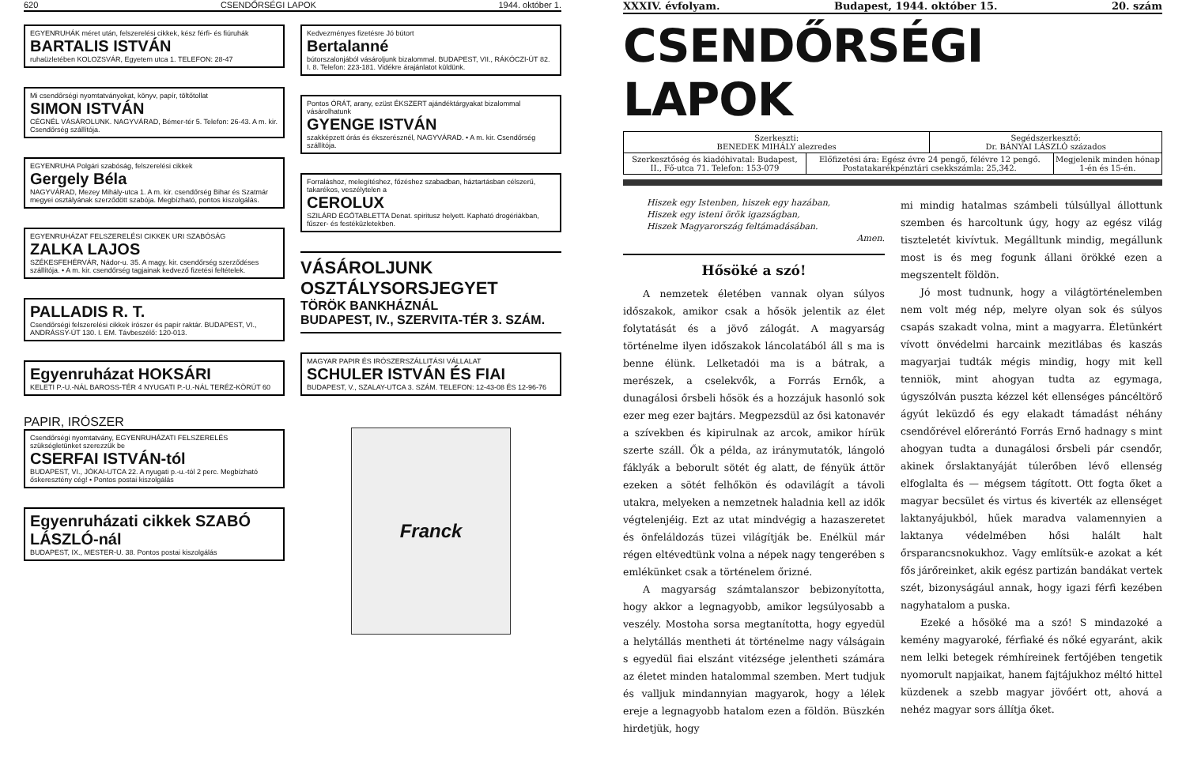620 CSENDŐRSÉGI LAPOK 1944. október 1.
EGYENRUHÁK méret után, felszerelési cikkek, kész férfi- és fiúruhák
BARTALIS ISTVÁN
ruhaüzletében KOLOZSVÁR, Egyetem utca 1. TELEFON: 28-47
Mi csendőrségi nyomtatványokat, könyv, papír, töltőtollat
SIMON ISTVÁN
CÉGNÉL VÁSÁROLUNK. NAGYVÁRAD, Bémer-tér 5. Telefon: 26-43. A m. kir. Csendőrség szállítója.
EGYENRUHA Polgári szabóság, felszerelési cikkek
Gergely Béla
NAGYVÁRAD, Mezey Mihály-utca 1. A m. kir. csendőrség Bihar és Szatmár megyei osztályának szerződött szabója. Megbízható, pontos kiszolgálás.
EGYENRUHÁZAT FELSZERELÉSI CIKKEK URI SZABÓSÁG
ZALKA LAJOS
SZÉKESFEHÉRVÁR, Nádor-u. 35. A magy. kir. csendőrség szerződéses szállítója. • A m. kir. csendőrség tagjainak kedvező fizetési feltételek.
PALLADIS R. T.
Csendőrségi felszerelési cikkek írószer és papír raktár. BUDAPEST, VI., ANDRÁSSY-ÚT 130. I. EM. Távbeszélő: 120-013.
Egyenruházat HOKSÁRI
KELETI P.-U.-NÁL BAROSS-TÉR 4 NYUGATI P.-U.-NÁL TERÉZ-KÖRÚT 60
PAPIR, IRÓSZER
Csendőrségi nyomtatvány, EGYENRUHÁZATI FELSZERELÉS szükségletünket szerezzük be
CSERFAI ISTVÁN-tól
BUDAPEST, VI., JÓKAI-UTCA 22. A nyugati p.-u.-tól 2 perc. Megbízható őskeresztény cég! • Pontos postai kiszolgálás
Egyenruházati cikkek SZABÓ LÁSZLÓ-nál
BUDAPEST, IX., MESTER-U. 38. Pontos postai kiszolgálás
Kedvezményes fizetésre Jó bútort
Bertalanné
bútorszalonjából vásároljunk bizalommal. BUDAPEST, VII., RÁKÓCZI-ÚT 82. I. 8. Telefon: 223-181. Vidékre árajánlatot küldünk.
Pontos ÓRÁT, arany, ezüst ÉKSZERT ajándéktárgyakat bizalommal vásárolhatunk
GYENGE ISTVÁN
szakképzett órás és ékszerésznél, NAGYVÁRAD. • A m. kir. Csendőrség szállítója.
Forraláshoz, melegítéshez, főzéshez szabadban, háztartásban célszerű, takarékos, veszélytelen a
CEROLUX
SZILÁRD ÉGŐTABLETTA Denat. spiritusz helyett. Kapható drogériákban, fűszer- és festéküzletekben.
VÁSÁROLJUNK OSZTÁLYSORSJEGYET
TÖRÖK BANKHÁZNÁL
BUDAPEST, IV., SZERVITA-TÉR 3. SZÁM.
MAGYAR PAPIR ÉS IRÓSZERSZÁLLITÁSI VÁLLALAT
SCHULER ISTVÁN ÉS FIAI
BUDAPEST, V., SZALAY-UTCA 3. SZÁM. TELEFON: 12-43-08 ÉS 12-96-76
Franck
XXXIV. évfolyam. Budapest, 1944. október 15. 20. szám
CSENDŐRSÉGI LAPOK
| Szerkeszti: BENEDEK MIHÁLY alezredes | | Segédszerkesztő: Dr. BÁNYAI LÁSZLÓ százados | |
| Szerkesztőség és kiadóhivatal: Budapest, II., Fő-utca 71. Telefon: 153-079 | Előfizetési ára: Egész évre 24 pengő, félévre 12 pengő. Postatakarékpénztári csekkszámla: 25,342. | | Megjelenik minden hónap 1-én és 15-én. |
Hiszek egy Istenben, hiszek egy hazában,
Hiszek egy isteni örök igazságban,
Hiszek Magyarország feltámadásában.
Amen.
Hősöké a szó!
A nemzetek életében vannak olyan súlyos időszakok, amikor csak a hősök jelentik az élet folytatását és a jövő zálogát. A magyarság történelme ilyen időszakok láncolatából áll s ma is benne élünk. Lelketadói ma is a bátrak, a merészek, a cselekvők, a Forrás Ernők, a dunagálosi őrsbeli hősök és a hozzájuk hasonló sok ezer meg ezer bajtárs. Megpezsdül az ősi katonavér a szívekben és kipirulnak az arcok, amikor hírük szerte száll. Ők a példa, az iránymutatók, lángoló fáklyák a beborult sötét ég alatt, de fényük áttör ezeken a sötét felhőkön és odavilágít a távoli utakra, melyeken a nemzetnek haladnia kell az idők végtelenjéig. Ezt az utat mindvégig a hazaszeretet és önfeláldozás tüzei világítják be. Enélkül már régen eltévedtünk volna a népek nagy tengerében s emlékünket csak a történelem őrizné.
A magyarság számtalanszor bebizonyította, hogy akkor a legnagyobb, amikor legsúlyosabb a veszély. Mostoha sorsa megtanította, hogy egyedül a helytállás mentheti át történelme nagy válságain s egyedül fiai elszánt vitézsége jelentheti számára az életet minden hatalommal szemben. Mert tudjuk és valljuk mindannyian magyarok, hogy a lélek ereje a legnagyobb hatalom ezen a földön. Büszkén hirdetjük, hogy
mi mindig hatalmas számbeli túlsúllyal állottunk szemben és harcoltunk úgy, hogy az egész világ tiszteletét kivívtuk. Megálltunk mindig, megállunk most is és meg fogunk állani örökké ezen a megszentelt földön.
Jó most tudnunk, hogy a világtörténelemben nem volt még nép, melyre olyan sok és súlyos csapás szakadt volna, mint a magyarra. Életünkért vívott önvédelmi harcaink mezitlábas és kaszás magyarjai tudták mégis mindig, hogy mit kell tenniök, mint ahogyan tudta az egymaga, úgyszólván puszta kézzel két ellenséges páncéltörő ágyút leküzdő és egy elakadt támadást néhány csendőrével előrerántó Forrás Ernő hadnagy s mint ahogyan tudta a dunagálosi őrsbeli pár csendőr, akinek őrslaktanyáját túlerőben lévő ellenség elfoglalta és — mégsem tágított. Ott fogta őket a magyar becsület és virtus és kiverték az ellenséget laktanyájukból, hűek maradva valamennyien a laktanya védelmében hősi halált halt őrsparancsnokukhoz. Vagy említsük-e azokat a két fős járőreinket, akik egész partizán bandákat vertek szét, bizonyságául annak, hogy igazi férfi kezében nagyhatalom a puska.
Ezeké a hősöké ma a szó! S mindazoké a kemény magyaroké, férfiaké és nőké egyaránt, akik nem lelki betegek rémhíreinek fertőjében tengetik nyomorult napjaikat, hanem fajtájukhoz méltó hittel küzdenek a szebb magyar jövőért ott, ahová a nehéz magyar sors állítja őket.